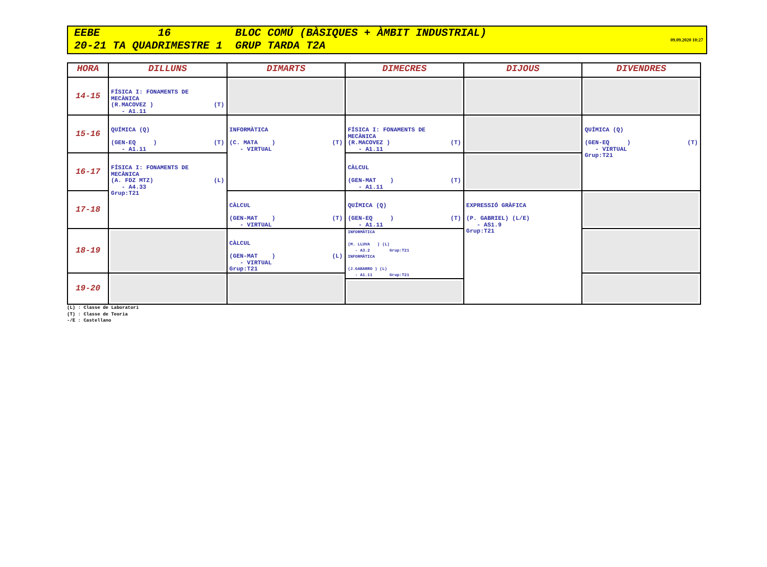EEBE 16 BLOC COMÚ (BÀSIQUES + ÀMBIT INDUSTRIAL)
20-21 TA QUADRIMESTRE 1 GRUP TARDA T2A
09.09.2020 10:27
| HORA | DILLUNS | DIMARTS | DIMECRES | DIJOUS | DIVENDRES |
| --- | --- | --- | --- | --- | --- |
| 14-15 | FÍSICA I: FONAMENTS DE MECÀNICA (R.MACOVEZ ) (T) - A1.11 | | | | |
| 15-16 | QUÍMICA (Q) (GEN-EQ ) (T) - A1.11 | INFORMÀTICA (C. MATA ) (T) - VIRTUAL | FÍSICA I: FONAMENTS DE MECÀNICA (R.MACOVEZ ) (T) - A1.11 | | QUÍMICA (Q) (GEN-EQ ) (T) - VIRTUAL Grup:T21 |
| 16-17 | FÍSICA I: FONAMENTS DE MECÀNICA (A. FDZ MTZ) (L) - A4.33 Grup:T21 | | CÀLCUL (GEN-MAT ) (T) - A1.11 | | |
| 17-18 | | CÀLCUL (GEN-MAT ) (T) - VIRTUAL | QUÍMICA (Q) (GEN-EQ ) (T) - A1.11 | EXPRESSIÓ GRÀFICA (P. GABRIEL) (L/E) - AS1.9 Grup:T21 | |
| 18-19 | | CÀLCUL (GEN-MAT ) (L) - VIRTUAL Grup:T21 | INFORMÀTICA (M. LLUVA ) (L) - A3.2 Grup:T21 INFORMÀTICA (J.GABARRO ) (L) - A1.11 Grup:T21 | | |
| 19-20 | | | | | |
(L) : Classe de Laboratori (T) : Classe de Teoria -/E : Castellano